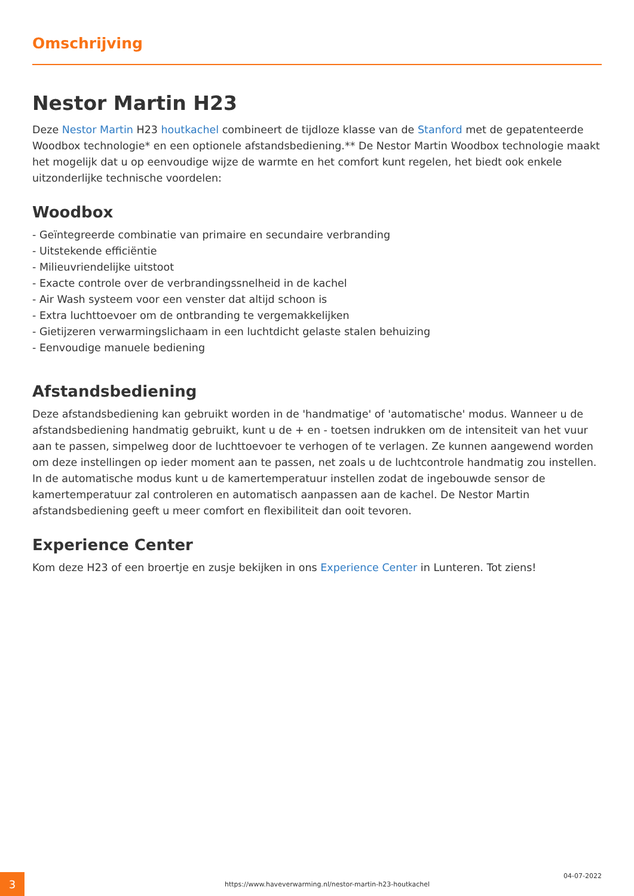Omschrijving
Nestor Martin H23
Deze Nestor Martin H23 houtkachel combineert de tijdloze klasse van de Stanford met de gepatenteerde Woodbox technologie* en een optionele afstandsbediening.** De Nestor Martin Woodbox technologie maakt het mogelijk dat u op eenvoudige wijze de warmte en het comfort kunt regelen, het biedt ook enkele uitzonderlijke technische voordelen:
Woodbox
- Geïntegreerde combinatie van primaire en secundaire verbranding
- Uitstekende efficiëntie
- Milieuvriendelijke uitstoot
- Exacte controle over de verbrandingssnelheid in de kachel
- Air Wash systeem voor een venster dat altijd schoon is
- Extra luchttoevoer om de ontbranding te vergemakkelijken
- Gietijzeren verwarmingslichaam in een luchtdicht gelaste stalen behuizing
- Eenvoudige manuele bediening
Afstandsbediening
Deze afstandsbediening kan gebruikt worden in de 'handmatige' of 'automatische' modus. Wanneer u de afstandsbediening handmatig gebruikt, kunt u de + en - toetsen indrukken om de intensiteit van het vuur aan te passen, simpelweg door de luchttoevoer te verhogen of te verlagen. Ze kunnen aangewend worden om deze instellingen op ieder moment aan te passen, net zoals u de luchtcontrole handmatig zou instellen. In de automatische modus kunt u de kamertemperatuur instellen zodat de ingebouwde sensor de kamertemperatuur zal controleren en automatisch aanpassen aan de kachel. De Nestor Martin afstandsbediening geeft u meer comfort en flexibiliteit dan ooit tevoren.
Experience Center
Kom deze H23 of een broertje en zusje bekijken in ons Experience Center in Lunteren. Tot ziens!
3
https://www.haveverwarming.nl/nestor-martin-h23-houtkachel
04-07-2022